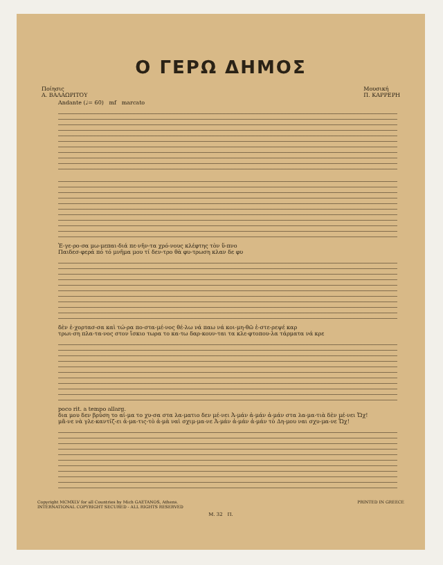Ο ΓΕΡΩ ΔΗΜΟΣ
Ποίησις
Α. ΒΑΛΑΩΡΙΤΟΥ
Μουσική
Π. ΚΑΡΡΕΡΗ
Andante (♩= 60) mf marcato
Ἐ-γε-ρο-σα μω-μεπαι-διά πε-νῆν-τα χρό-νους κλέφτης τὸν ὕ-πνο
Παιδεσ-φερά πό τό μνῆμα μου τί δεν-τρο θὰ φυ-τρωση κλαν δε φυ
δὲν ἐ-χορτασ-σα καὶ τώ-ρα πο-στα-μέ-νος θέ-λω νά παω νά κοι-μη-θῶ ἐ-στε-ρεψέ καρ
τρωι-ση πλα-τα-νος στον ἴσκιο τωρα το κα-τω δαρ-κουν-ται τα κλε-φτοπου-λα τάρματα νά κρε
poco rit. a tempo allarg.
δια μου δεν βρύση το αί-μα το χυ-σα στα λα-ματιο δεν μέ-νει Ἀ-μάν ἀ-μάν ἀ-μάν στα λα-μα-τιὰ δὲν μέ-νει Ὤχ!
μᾶ-νε νὰ γλε-καντίζ-ει ἀ-μα-τις-τὸ ἀ-μὰ ναὶ σχιμ-μα-νε Ἀ-μάν ἀ-μάν ἀ-μάν τὸ Δη-μου ναι σχυ-μα-νε Ὤχ!
Copyright MCMXLV for all Countries by Mich GAETANOS, Athens.
INTERNATIONAL COPYRIGHT SECURED - ALL RIGHTS RESERVED
PRINTED IN GREECE
Μ. 32 Π.